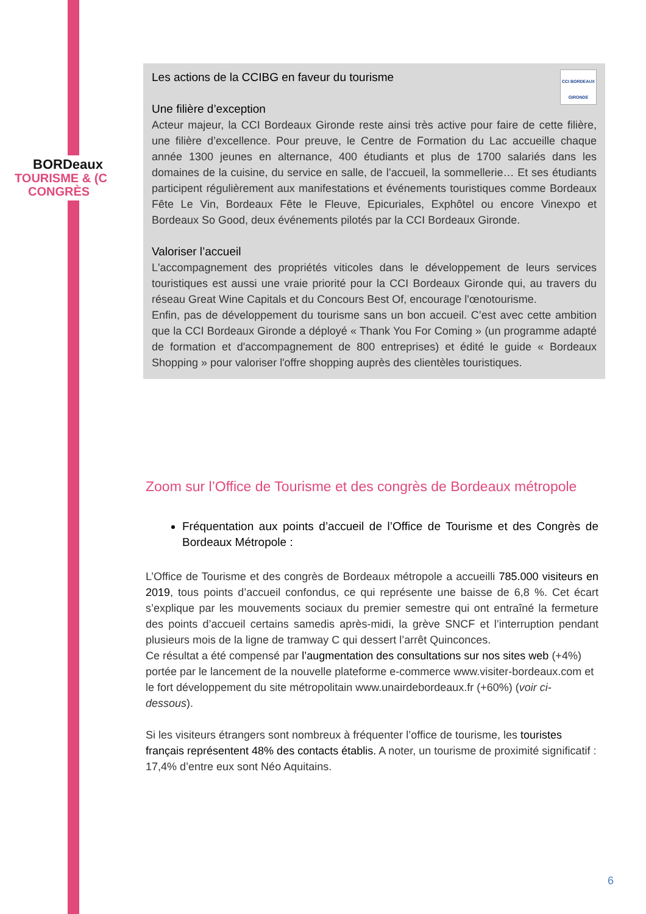BORDeaux
TOURISME & (C
CONGRÈS
CCI BORDEAUX
GIRONDE
Les actions de la CCIBG en faveur du tourisme
Une filière d’exception
Acteur majeur, la CCI Bordeaux Gironde reste ainsi très active pour faire de cette filière, une filière d’excellence. Pour preuve, le Centre de Formation du Lac accueille chaque année 1300 jeunes en alternance, 400 étudiants et plus de 1700 salariés dans les domaines de la cuisine, du service en salle, de l’accueil, la sommellerie… Et ses étudiants participent régulièrement aux manifestations et événements touristiques comme Bordeaux Fête Le Vin, Bordeaux Fête le Fleuve, Epicuriales, Exphôtel ou encore Vinexpo et Bordeaux So Good, deux événements pilotés par la CCI Bordeaux Gironde.
Valoriser l’accueil
L'accompagnement des propriétés viticoles dans le développement de leurs services touristiques est aussi une vraie priorité pour la CCI Bordeaux Gironde qui, au travers du réseau Great Wine Capitals et du Concours Best Of, encourage l'œnotourisme.
Enfin, pas de développement du tourisme sans un bon accueil. C’est avec cette ambition que la CCI Bordeaux Gironde a déployé « Thank You For Coming » (un programme adapté de formation et d'accompagnement de 800 entreprises) et édité le guide « Bordeaux Shopping » pour valoriser l'offre shopping auprès des clientèles touristiques.
Zoom sur l’Office de Tourisme et des congrès de Bordeaux métropole
Fréquentation aux points d’accueil de l’Office de Tourisme et des Congrès de Bordeaux Métropole :
L’Office de Tourisme et des congrès de Bordeaux métropole a accueilli 785.000 visiteurs en 2019, tous points d’accueil confondus, ce qui représente une baisse de 6,8 %. Cet écart s’explique par les mouvements sociaux du premier semestre qui ont entraîné la fermeture des points d’accueil certains samedis après-midi, la grève SNCF et l’interruption pendant plusieurs mois de la ligne de tramway C qui dessert l’arrêt Quinconces.
Ce résultat a été compensé par l’augmentation des consultations sur nos sites web (+4%) portée par le lancement de la nouvelle plateforme e-commerce www.visiter-bordeaux.com et le fort développement du site métropolitain www.unairdebordeaux.fr (+60%) (voir ci-dessous).
Si les visiteurs étrangers sont nombreux à fréquenter l’office de tourisme, les touristes français représentent 48% des contacts établis. A noter, un tourisme de proximité significatif : 17,4% d’entre eux sont Néo Aquitains.
6